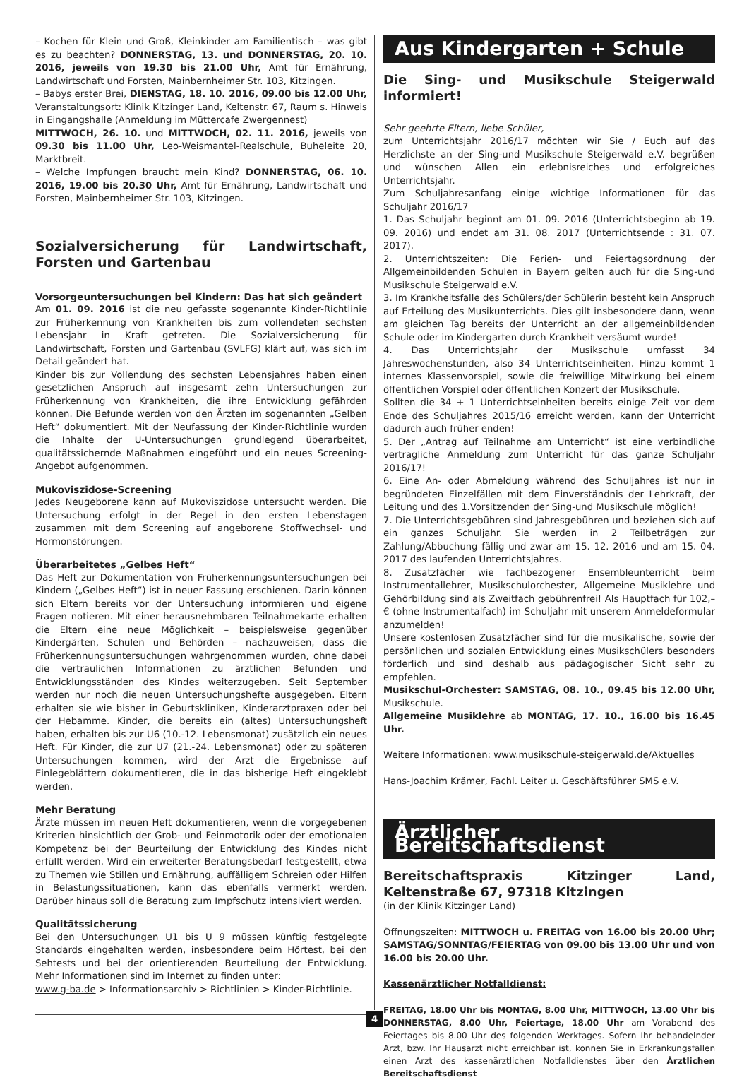– Kochen für Klein und Groß, Kleinkinder am Familientisch – was gibt es zu beachten? DONNERSTAG, 13. und DONNERSTAG, 20. 10. 2016, jeweils von 19.30 bis 21.00 Uhr, Amt für Ernährung, Landwirtschaft und Forsten, Mainbernheimer Str. 103, Kitzingen.
– Babys erster Brei, DIENSTAG, 18. 10. 2016, 09.00 bis 12.00 Uhr, Veranstaltungsort: Klinik Kitzinger Land, Keltenstr. 67, Raum s. Hinweis in Eingangshalle (Anmeldung im Müttercafe Zwergennest)
MITTWOCH, 26. 10. und MITTWOCH, 02. 11. 2016, jeweils von 09.30 bis 11.00 Uhr, Leo-Weismantel-Realschule, Buheleite 20, Marktbreit.
– Welche Impfungen braucht mein Kind? DONNERSTAG, 06. 10. 2016, 19.00 bis 20.30 Uhr, Amt für Ernährung, Landwirtschaft und Forsten, Mainbernheimer Str. 103, Kitzingen.
Sozialversicherung für Landwirtschaft, Forsten und Gartenbau
Vorsorgeuntersuchungen bei Kindern: Das hat sich geändert
Am 01. 09. 2016 ist die neu gefasste sogenannte Kinder-Richtlinie zur Früherkennung von Krankheiten bis zum vollendeten sechsten Lebensjahr in Kraft getreten. Die Sozialversicherung für Landwirtschaft, Forsten und Gartenbau (SVLFG) klärt auf, was sich im Detail geändert hat.
Kinder bis zur Vollendung des sechsten Lebensjahres haben einen gesetzlichen Anspruch auf insgesamt zehn Untersuchungen zur Früherkennung von Krankheiten, die ihre Entwicklung gefährden können. Die Befunde werden von den Ärzten im sogenannten „Gelben Heft“ dokumentiert. Mit der Neufassung der Kinder-Richtlinie wurden die Inhalte der U-Untersuchungen grundlegend überarbeitet, qualitätssichernde Maßnahmen eingeführt und ein neues Screening-Angebot aufgenommen.
Mukoviszidose-Screening
Jedes Neugeborene kann auf Mukoviszidose untersucht werden. Die Untersuchung erfolgt in der Regel in den ersten Lebenstagen zusammen mit dem Screening auf angeborene Stoffwechsel- und Hormonstörungen.
Überarbeitetes „Gelbes Heft“
Das Heft zur Dokumentation von Früherkennungsuntersuchungen bei Kindern („Gelbes Heft“) ist in neuer Fassung erschienen. Darin können sich Eltern bereits vor der Untersuchung informieren und eigene Fragen notieren. Mit einer herausnehmbaren Teilnahmekarte erhalten die Eltern eine neue Möglichkeit – beispielsweise gegenüber Kindergärten, Schulen und Behörden – nachzuweisen, dass die Früherkennungsuntersuchungen wahrgenommen wurden, ohne dabei die vertraulichen Informationen zu ärztlichen Befunden und Entwicklungsständen des Kindes weiterzugeben. Seit September werden nur noch die neuen Untersuchungshefte ausgegeben. Eltern erhalten sie wie bisher in Geburtskliniken, Kinderarztpraxen oder bei der Hebamme. Kinder, die bereits ein (altes) Untersuchungsheft haben, erhalten bis zur U6 (10.-12. Lebensmonat) zusätzlich ein neues Heft. Für Kinder, die zur U7 (21.-24. Lebensmonat) oder zu späteren Untersuchungen kommen, wird der Arzt die Ergebnisse auf Einlegeblättern dokumentieren, die in das bisherige Heft eingeklebt werden.
Mehr Beratung
Ärzte müssen im neuen Heft dokumentieren, wenn die vorgegebenen Kriterien hinsichtlich der Grob- und Feinmotorik oder der emotionalen Kompetenz bei der Beurteilung der Entwicklung des Kindes nicht erfüllt werden. Wird ein erweiterter Beratungsbedarf festgestellt, etwa zu Themen wie Stillen und Ernährung, auffälligem Schreien oder Hilfen in Belastungssituationen, kann das ebenfalls vermerkt werden. Darüber hinaus soll die Beratung zum Impfschutz intensiviert werden.
Qualitätssicherung
Bei den Untersuchungen U1 bis U 9 müssen künftig festgelegte Standards eingehalten werden, insbesondere beim Hörtest, bei den Sehtests und bei der orientierenden Beurteilung der Entwicklung. Mehr Informationen sind im Internet zu finden unter:
www.g-ba.de > Informationsarchiv > Richtlinien > Kinder-Richtlinie.
Aus Kindergarten + Schule
Die Sing- und Musikschule Steigerwald informiert!
Sehr geehrte Eltern, liebe Schüler,
zum Unterrichtsjahr 2016/17 möchten wir Sie / Euch auf das Herzlichste an der Sing-und Musikschule Steigerwald e.V. begrüßen und wünschen Allen ein erlebnisreiches und erfolgreiches Unterrichtsjahr.
Zum Schuljahresanfang einige wichtige Informationen für das Schuljahr 2016/17
1. Das Schuljahr beginnt am 01. 09. 2016 (Unterrichtsbeginn ab 19. 09. 2016) und endet am 31. 08. 2017 (Unterrichtsende : 31. 07. 2017).
2. Unterrichtszeiten: Die Ferien- und Feiertagsordnung der Allgemeinbildenden Schulen in Bayern gelten auch für die Sing-und Musikschule Steigerwald e.V.
3. Im Krankheitsfalle des Schülers/der Schülerin besteht kein Anspruch auf Erteilung des Musikunterrichts. Dies gilt insbesondere dann, wenn am gleichen Tag bereits der Unterricht an der allgemeinbildenden Schule oder im Kindergarten durch Krankheit versäumt wurde!
4. Das Unterrichtsjahr der Musikschule umfasst 34 Jahreswochenstunden, also 34 Unterrichtseinheiten. Hinzu kommt 1 internes Klassenvorspiel, sowie die freiwillige Mitwirkung bei einem öffentlichen Vorspiel oder öffentlichen Konzert der Musikschule.
Sollten die 34 + 1 Unterrichtseinheiten bereits einige Zeit vor dem Ende des Schuljahres 2015/16 erreicht werden, kann der Unterricht dadurch auch früher enden!
5. Der „Antrag auf Teilnahme am Unterricht“ ist eine verbindliche vertragliche Anmeldung zum Unterricht für das ganze Schuljahr 2016/17!
6. Eine An- oder Abmeldung während des Schuljahres ist nur in begründeten Einzelfällen mit dem Einverständnis der Lehrkraft, der Leitung und des 1.Vorsitzenden der Sing-und Musikschule möglich!
7. Die Unterrichtsgebühren sind Jahresgebühren und beziehen sich auf ein ganzes Schuljahr. Sie werden in 2 Teilbeträgen zur Zahlung/Abbuchung fällig und zwar am 15. 12. 2016 und am 15. 04. 2017 des laufenden Unterrichtsjahres.
8. Zusatzfächer wie fachbezogener Ensembleunterricht beim Instrumentallehrer, Musikschulorchester, Allgemeine Musiklehre und Gehörbildung sind als Zweitfach gebührenfrei! Als Hauptfach für 102,– € (ohne Instrumentalfach) im Schuljahr mit unserem Anmeldeformular anzumelden!
Unsere kostenlosen Zusatzfächer sind für die musikalische, sowie der persönlichen und sozialen Entwicklung eines Musikschülers besonders förderlich und sind deshalb aus pädagogischer Sicht sehr zu empfehlen.
Musikschul-Orchester: SAMSTAG, 08. 10., 09.45 bis 12.00 Uhr, Musikschule.
Allgemeine Musiklehre ab MONTAG, 17. 10., 16.00 bis 16.45 Uhr.
Weitere Informationen: www.musikschule-steigerwald.de/Aktuelles
Hans-Joachim Krämer, Fachl. Leiter u. Geschäftsführer SMS e.V.
Ärztlicher Bereitschaftsdienst
Bereitschaftspraxis Kitzinger Land, Keltenstraße 67, 97318 Kitzingen
(in der Klinik Kitzinger Land)
Öffnungszeiten: MITTWOCH u. FREITAG von 16.00 bis 20.00 Uhr; SAMSTAG/SONNTAG/FEIERTAG von 09.00 bis 13.00 Uhr und von 16.00 bis 20.00 Uhr.
Kassenärztlicher Notfalldienst:
FREITAG, 18.00 Uhr bis MONTAG, 8.00 Uhr, MITTWOCH, 13.00 Uhr bis DONNERSTAG, 8.00 Uhr, Feiertage, 18.00 Uhr am Vorabend des Feiertages bis 8.00 Uhr des folgenden Werktages. Sofern Ihr behandelnder Arzt, bzw. Ihr Hausarzt nicht erreichbar ist, können Sie in Erkrankungsfällen einen Arzt des kassenärztlichen Notfalldienstes über den Ärztlichen Bereitschaftsdienst
4